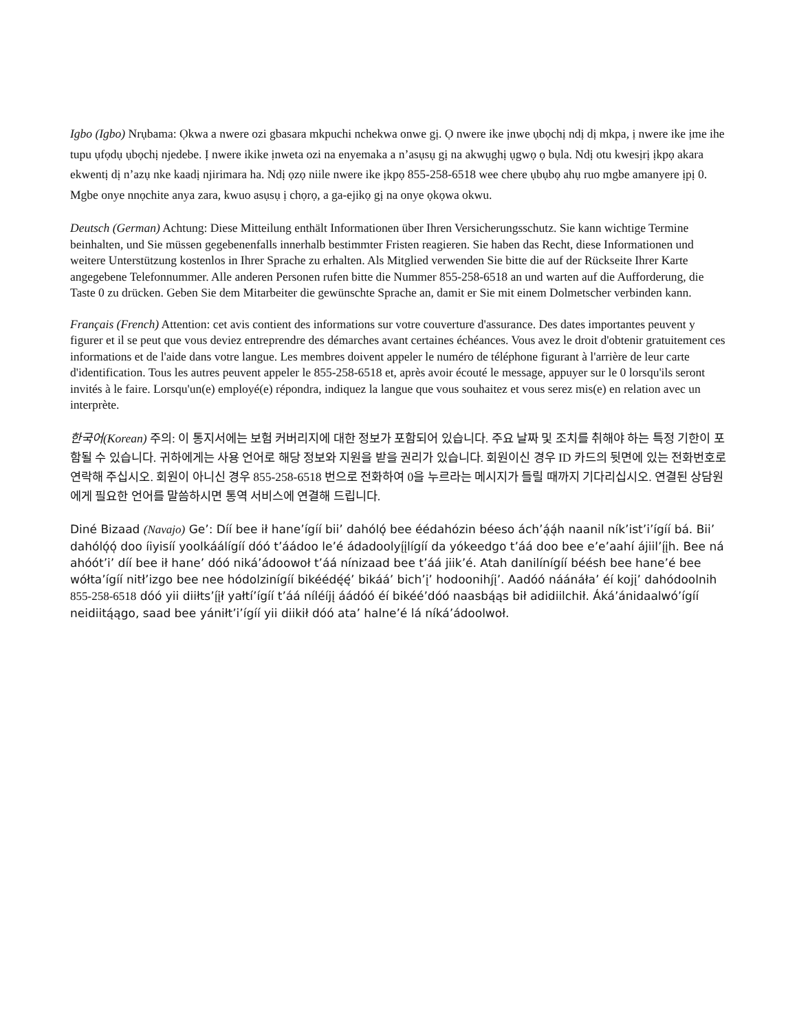Igbo (Igbo) Nrụbama: Ọkwa a nwere ozi gbasara mkpuchi nchekwa onwe gị. Ọ nwere ike ịnwe ụbọchị ndị dị mkpa, ị nwere ike ịme ihe tupu ụfọdụ ụbọchị njedebe. Ị nwere ikike ịnweta ozi na enyemaka a n’asụsụ gị na akwụghị ụgwọ ọ bụla. Ndị otu kwesịrị ịkpọ akara ekwentị dị n’azụ nke kaadị njirimara ha. Ndị ọzọ niile nwere ike ịkpọ 855-258-6518 wee chere ụbụbọ ahụ ruo mgbe amanyere ịpị 0. Mgbe onye nnọchite anya zara, kwuo asụsụ ị chọrọ, a ga-ejikọ gị na onye ọkọwa okwu.
Deutsch (German) Achtung: Diese Mitteilung enthält Informationen über Ihren Versicherungsschutz. Sie kann wichtige Termine beinhalten, und Sie müssen gegebenenfalls innerhalb bestimmter Fristen reagieren. Sie haben das Recht, diese Informationen und weitere Unterstützung kostenlos in Ihrer Sprache zu erhalten. Als Mitglied verwenden Sie bitte die auf der Rückseite Ihrer Karte angegebene Telefonnummer. Alle anderen Personen rufen bitte die Nummer 855-258-6518 an und warten auf die Aufforderung, die Taste 0 zu drücken. Geben Sie dem Mitarbeiter die gewünschte Sprache an, damit er Sie mit einem Dolmetscher verbinden kann.
Français (French) Attention: cet avis contient des informations sur votre couverture d'assurance. Des dates importantes peuvent y figurer et il se peut que vous deviez entreprendre des démarches avant certaines échéances. Vous avez le droit d'obtenir gratuitement ces informations et de l'aide dans votre langue. Les membres doivent appeler le numéro de téléphone figurant à l'arrière de leur carte d'identification. Tous les autres peuvent appeler le 855-258-6518 et, après avoir écouté le message, appuyer sur le 0 lorsqu'ils seront invités à le faire. Lorsqu'un(e) employé(e) répondra, indiquez la langue que vous souhaitez et vous serez mis(e) en relation avec un interprète.
한국어(Korean) 주의: 이 통지서에는 보험 커버리지에 대한 정보가 포함되어 있습니다. 주요 날짜 및 조치를 취해야 하는 특정 기한이 포함될 수 있습니다. 귀하에게는 사용 언어로 해당 정보와 지원을 받을 권리가 있습니다. 회원이신 경우 ID 카드의 뒷면에 있는 전화번호로 연락해 주십시오. 회원이 아니신 경우 855-258-6518 번으로 전화하여 0을 누르라는 메시지가 들릴 때까지 기다리십시오. 연결된 상담원에게 필요한 언어를 말씀하시면 통역 서비스에 연결해 드립니다.
Diné Bizaad (Navajo) Ge’: Díí bee ił hane’ígíí bii’ dahóló̜ bee éédahózin béeso ách’á̜á̜h naanil ník’ist’i’ígíí bá. Bii’ dahóló̜ó̜ doo íiyisíí yoolkáálígíí dóó t’áádoo le’é ádadoolyį́įlígíí da yókeedgo t’áá doo bee e’e’aahí ájiil’į́įh. Bee ná ahóót’i’ díí bee ił hane’ dóó niká’ádoowoł t’áá nínizaad bee t’áá jiik’é. Atah danilínígíí béésh bee hane’é bee wółta’ígíí nitł’izgo bee nee hódolzinígíí bikéédę́ę́’ bikáá’ bich’į’ hodoonihj́į’. Aadóó náánáła’ éí kojį’ dahódoolnih 855-258-6518 dóó yii diiłts’į́įł yałtí’ígíí t’áá níléíjį áádóó éí bikéé’dóó naasbą́ąs bił adidiilchił. Áká’ánidaalwó’ígíí neidiitą́ągo, saad bee yániłt’i’ígíí yii diikił dóó ata’ halne’é lá níká’ádoolwoł.